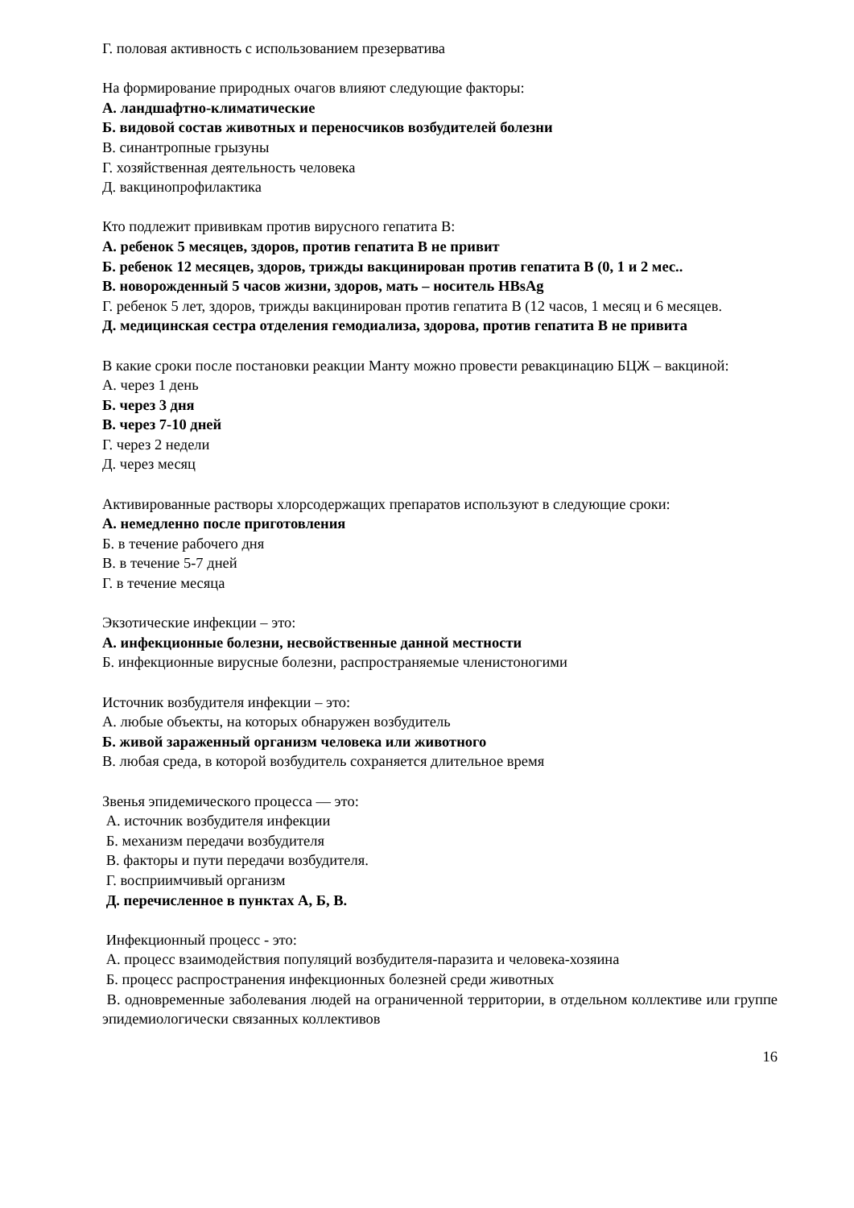Г. половая активность с использованием презерватива
На формирование природных очагов влияют следующие факторы:
А. ландшафтно-климатические
Б. видовой состав животных и переносчиков возбудителей болезни
В. синантропные грызуны
Г. хозяйственная деятельность человека
Д. вакцинопрофилактика
Кто подлежит прививкам против вирусного гепатита В:
А. ребенок 5 месяцев, здоров, против гепатита В не привит
Б. ребенок 12 месяцев, здоров, трижды вакцинирован против гепатита В (0, 1 и 2 мес..
В. новорожденный 5 часов жизни, здоров, мать – носитель HBsAg
Г. ребенок 5 лет, здоров, трижды вакцинирован против гепатита В (12 часов, 1 месяц и 6 месяцев.
Д. медицинская сестра отделения гемодиализа, здорова, против гепатита В не привита
В какие сроки после постановки реакции Манту можно провести ревакцинацию БЦЖ – вакциной:
А. через 1 день
Б. через 3 дня
В. через 7-10 дней
Г. через 2 недели
Д. через месяц
Активированные растворы хлорсодержащих препаратов используют в следующие сроки:
А. немедленно после приготовления
Б. в течение рабочего дня
В. в течение 5-7 дней
Г. в течение месяца
Экзотические инфекции – это:
А. инфекционные болезни, несвойственные данной местности
Б. инфекционные вирусные болезни, распространяемые членистоногими
Источник возбудителя инфекции – это:
А. любые объекты, на которых обнаружен возбудитель
Б. живой зараженный организм человека или животного
В. любая среда, в которой возбудитель сохраняется длительное время
Звенья эпидемического процесса — это:
А. источник возбудителя инфекции
Б. механизм передачи возбудителя
В. факторы и пути передачи возбудителя.
Г. восприимчивый организм
Д. перечисленное в пунктах А, Б, В.
Инфекционный процесс - это:
А. процесс взаимодействия популяций возбудителя-паразита и человека-хозяина
Б. процесс распространения инфекционных болезней среди животных
В. одновременные заболевания людей на ограниченной территории, в отдельном коллективе или группе эпидемиологически связанных коллективов
16